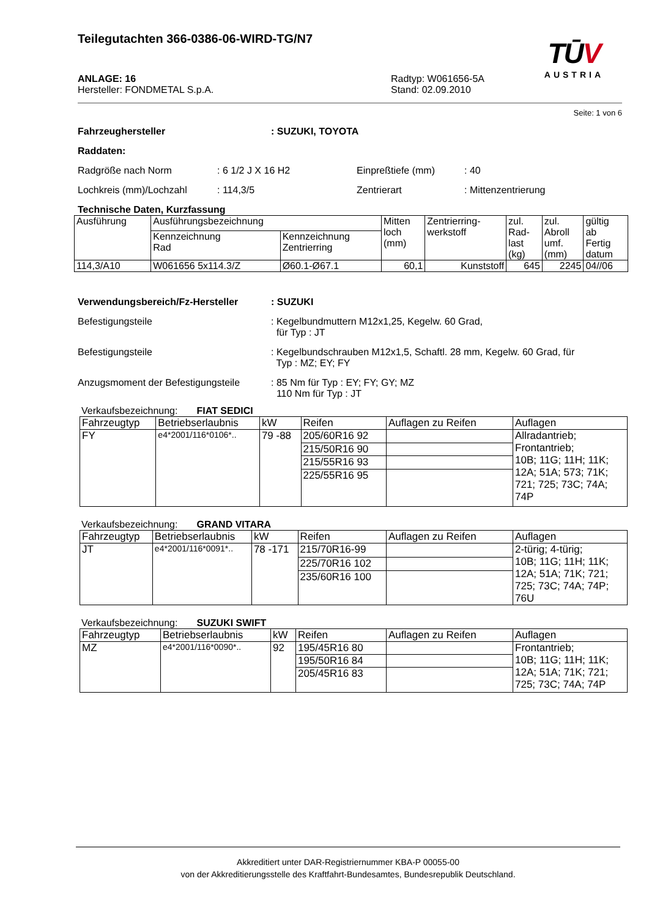Teilegutachten 366-0386-06-WIRD-TG/N7
TŪV
AUSTRIA
ANLAGE: 16
Hersteller: FONDMETAL S.p.A.
Radtyp: W061656-5A
Stand: 02.09.2010
Seite: 1 von 6
Fahrzeughersteller : SUZUKI, TOYOTA
Raddaten:
Radgröße nach Norm : 6 1/2 J X 16 H2 Einpreßtiefe (mm) : 40
Lochkreis (mm)/Lochzahl : 114,3/5 Zentrierart : Mittenzentrierung
Technische Daten, Kurzfassung
| Ausführung | Ausführungsbezeichnung | | Mitten loch (mm) | Zentrierring- werkstoff | zul. Rad- last (kg) | zul. Abroll umf. (mm) | gültig ab Fertig datum |
| --- | --- | --- | --- | --- | --- | --- | --- |
| | Kennzeichnung Rad | Kennzeichnung Zentrierring | | | | | |
| 114,3/A10 | W061656 5x114.3/Z | Ø60.1-Ø67.1 | 60,1 | Kunststoff | 645 | 2245 | 04//06 |
Verwendungsbereich/Fz-Hersteller : SUZUKI
Befestigungsteile : Kegelbundmuttern M12x1,25, Kegelw. 60 Grad,
für Typ : JT
Befestigungsteile : Kegelbundschrauben M12x1,5, Schaftl. 28 mm, Kegelw. 60 Grad, für
Typ : MZ; EY; FY
Anzugsmoment der Befestigungsteile
: 85 Nm für Typ : EY; FY; GY; MZ
110 Nm für Typ : JT
Verkaufsbezeichnung: FIAT SEDICI
| Fahrzeugtyp | Betriebserlaubnis | kW | Reifen | Auflagen zu Reifen | Auflagen |
| --- | --- | --- | --- | --- | --- |
| FY | e4*2001/116*0106*.. | 79 -88 | 205/60R16 92 | | Allradantrieb; Frontantrieb; 10B; 11G; 11H; 11K; 12A; 51A; 573; 71K; 721; 725; 73C; 74A; 74P |
| | | | 215/50R16 90 | | |
| | | | 215/55R16 93 | | |
| | | | 225/55R16 95 | | |
Verkaufsbezeichnung: GRAND VITARA
| Fahrzeugtyp | Betriebserlaubnis | kW | Reifen | Auflagen zu Reifen | Auflagen |
| --- | --- | --- | --- | --- | --- |
| JT | e4*2001/116*0091*.. | 78 -171 | 215/70R16-99 | | 2-türig; 4-türig; 10B; 11G; 11H; 11K; 12A; 51A; 71K; 721; 725; 73C; 74A; 74P; 76U |
| | | | 225/70R16 102 | | |
| | | | 235/60R16 100 | | |
Verkaufsbezeichnung: SUZUKI SWIFT
| Fahrzeugtyp | Betriebserlaubnis | kW | Reifen | Auflagen zu Reifen | Auflagen |
| --- | --- | --- | --- | --- | --- |
| MZ | e4*2001/116*0090*.. | 92 | 195/45R16 80 | | Frontantrieb; 10B; 11G; 11H; 11K; 12A; 51A; 71K; 721; 725; 73C; 74A; 74P |
| | | | 195/50R16 84 | | |
| | | | 205/45R16 83 | | |
Akkreditiert unter DAR-Registriernummer KBA-P 00055-00
von der Akkreditierungsstelle des Kraftfahrt-Bundesamtes, Bundesrepublik Deutschland.